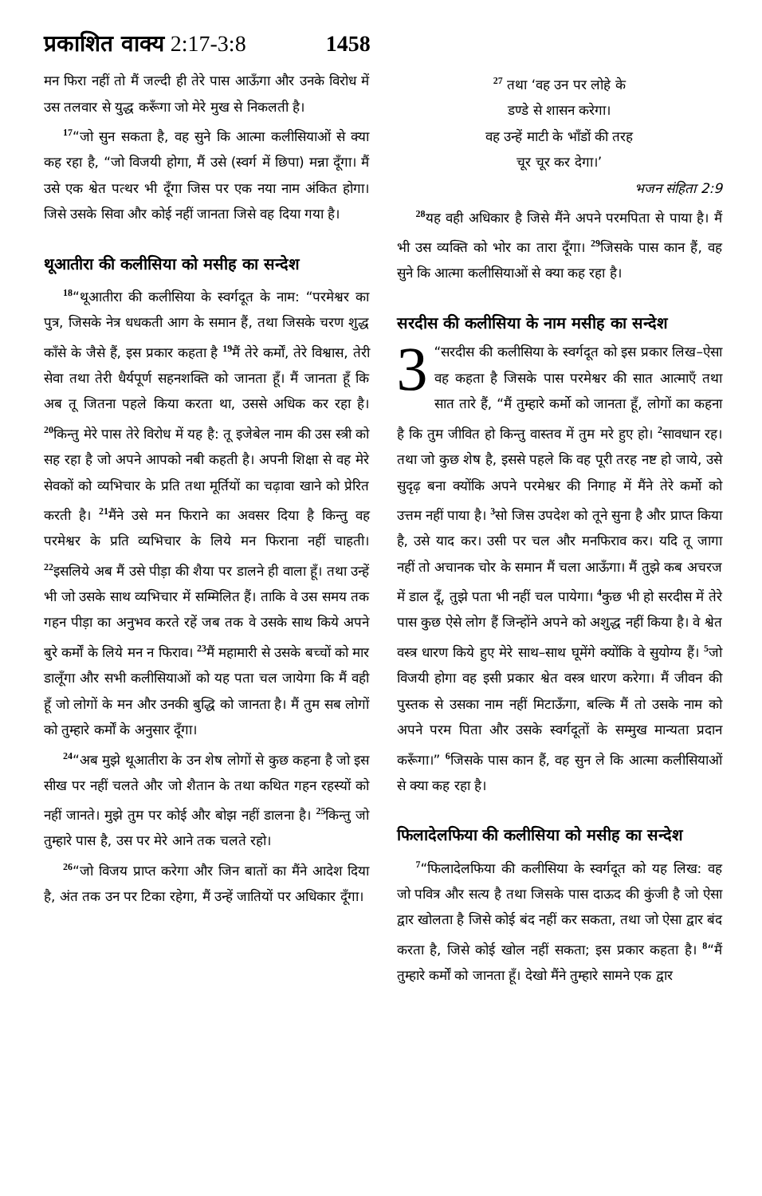प्रकाशित वाक्य 2:17-3:8 1458
मन फिरा नहीं तो मैं जल्दी ही तेरे पास आऊँगा और उनके विरोध में उस तलवार से युद्ध करूँगा जो मेरे मुख से निकलती है।
<sup>17</sup> “जो सुन सकता है, वह सुने कि आत्मा कलीसियाओं से क्या कह रहा है, “जो विजयी होगा, मैं उसे (स्वर्ग में छिपा) मन्ना दूँगा। मैं उसे एक श्वेत पत्थर भी दूँगा जिस पर एक नया नाम अंकित होगा। जिसे उसके सिवा और कोई नहीं जानता जिसे वह दिया गया है।
थूआतीरा की कलीसिया को मसीह का सन्देश
<sup>18</sup> “थूआतीरा की कलीसिया के स्वर्गदूत के नाम: “परमेश्वर का पुत्र, जिसके नेत्र धधकती आग के समान हैं, तथा जिसके चरण शुद्ध काँसे के जैसे हैं, इस प्रकार कहता है <sup>19</sup>मैं तेरे कर्मों, तेरे विश्वास, तेरी सेवा तथा तेरी धैर्यपूर्ण सहनशक्ति को जानता हूँ। मैं जानता हूँ कि अब तू जितना पहले किया करता था, उससे अधिक कर रहा है। <sup>20</sup>किन्तु मेरे पास तेरे विरोध में यह है: तू इजेबेल नाम की उस स्त्री को सह रहा है जो अपने आपको नबी कहती है। अपनी शिक्षा से वह मेरे सेवकों को व्यभिचार के प्रति तथा मूर्तियों का चढ़ावा खाने को प्रेरित करती है। <sup>21</sup>मैंने उसे मन फिराने का अवसर दिया है किन्तु वह परमेश्वर के प्रति व्यभिचार के लिये मन फिराना नहीं चाहती। <sup>22</sup>इसलिये अब मैं उसे पीड़ा की शैया पर डालने ही वाला हूँ। तथा उन्हें भी जो उसके साथ व्यभिचार में सम्मिलित हैं। ताकि वे उस समय तक गहन पीड़ा का अनुभव करते रहें जब तक वे उसके साथ किये अपने बुरे कर्मों के लिये मन न फिराव। <sup>23</sup>मैं महामारी से उसके बच्चों को मार डालूँगा और सभी कलीसियाओं को यह पता चल जायेगा कि मैं वही हूँ जो लोगों के मन और उनकी बुद्धि को जानता है। मैं तुम सब लोगों को तुम्हारे कर्मों के अनुसार दूँगा।
<sup>24</sup> “अब मुझे थूआतीरा के उन शेष लोगों से कुछ कहना है जो इस सीख पर नहीं चलते और जो शैतान के तथा कथित गहन रहस्यों को नहीं जानते। मुझे तुम पर कोई और बोझ नहीं डालना है। <sup>25</sup>किन्तु जो तुम्हारे पास है, उस पर मेरे आने तक चलते रहो।
<sup>26</sup> “जो विजय प्राप्त करेगा और जिन बातों का मैंने आदेश दिया है, अंत तक उन पर टिका रहेगा, मैं उन्हें जातियों पर अधिकार दूँगा।
<sup>27</sup> तथा ‘वह उन पर लोहे के
डण्डे से शासन करेगा।
वह उन्हें माटी के भाँडों की तरह
चूर चूर कर देगा।’
भजन संहिता 2:9
<sup>28</sup> यह वही अधिकार है जिसे मैंने अपने परमपिता से पाया है। मैं भी उस व्यक्ति को भोर का तारा दूँगा। <sup>29</sup>जिसके पास कान हैं, वह सुने कि आत्मा कलीसियाओं से क्या कह रहा है।
सरदीस की कलीसिया के नाम मसीह का सन्देश
3 “सरदीस की कलीसिया के स्वर्गदूत को इस प्रकार लिख–ऐसा वह कहता है जिसके पास परमेश्वर की सात आत्माएँ तथा सात तारे हैं, “मैं तुम्हारे कर्मो को जानता हूँ, लोगों का कहना है कि तुम जीवित हो किन्तु वास्तव में तुम मरे हुए हो। <sup>2</sup>सावधान रह। तथा जो कुछ शेष है, इससे पहले कि वह पूरी तरह नष्ट हो जाये, उसे सुदृढ़ बना क्योंकि अपने परमेश्वर की निगाह में मैंने तेरे कर्मो को उत्तम नहीं पाया है। <sup>3</sup>सो जिस उपदेश को तूने सुना है और प्राप्त किया है, उसे याद कर। उसी पर चल और मनफिराव कर। यदि तू जागा नहीं तो अचानक चोर के समान मैं चला आऊँगा। मैं तुझे कब अचरज में डाल दूँ, तुझे पता भी नहीं चल पायेगा। <sup>4</sup>कुछ भी हो सरदीस में तेरे पास कुछ ऐसे लोग हैं जिन्होंने अपने को अशुद्ध नहीं किया है। वे श्वेत वस्त्र धारण किये हुए मेरे साथ–साथ घूमेंगे क्योंकि वे सुयोग्य हैं। <sup>5</sup>जो विजयी होगा वह इसी प्रकार श्वेत वस्त्र धारण करेगा। मैं जीवन की पुस्तक से उसका नाम नहीं मिटाऊँगा, बल्कि मैं तो उसके नाम को अपने परम पिता और उसके स्वर्गदूतों के सम्मुख मान्यता प्रदान करूँगा।” <sup>6</sup>जिसके पास कान हैं, वह सुन ले कि आत्मा कलीसियाओं से क्या कह रहा है।
फिलादेलफिया की कलीसिया को मसीह का सन्देश
<sup>7</sup> “फिलादेलफिया की कलीसिया के स्वर्गदूत को यह लिख: वह जो पवित्र और सत्य है तथा जिसके पास दाऊद की कुंजी है जो ऐसा द्वार खोलता है जिसे कोई बंद नहीं कर सकता, तथा जो ऐसा द्वार बंद करता है, जिसे कोई खोल नहीं सकता; इस प्रकार कहता है। <sup>8</sup>“मैं तुम्हारे कर्मों को जानता हूँ। देखो मैंने तुम्हारे सामने एक द्वार